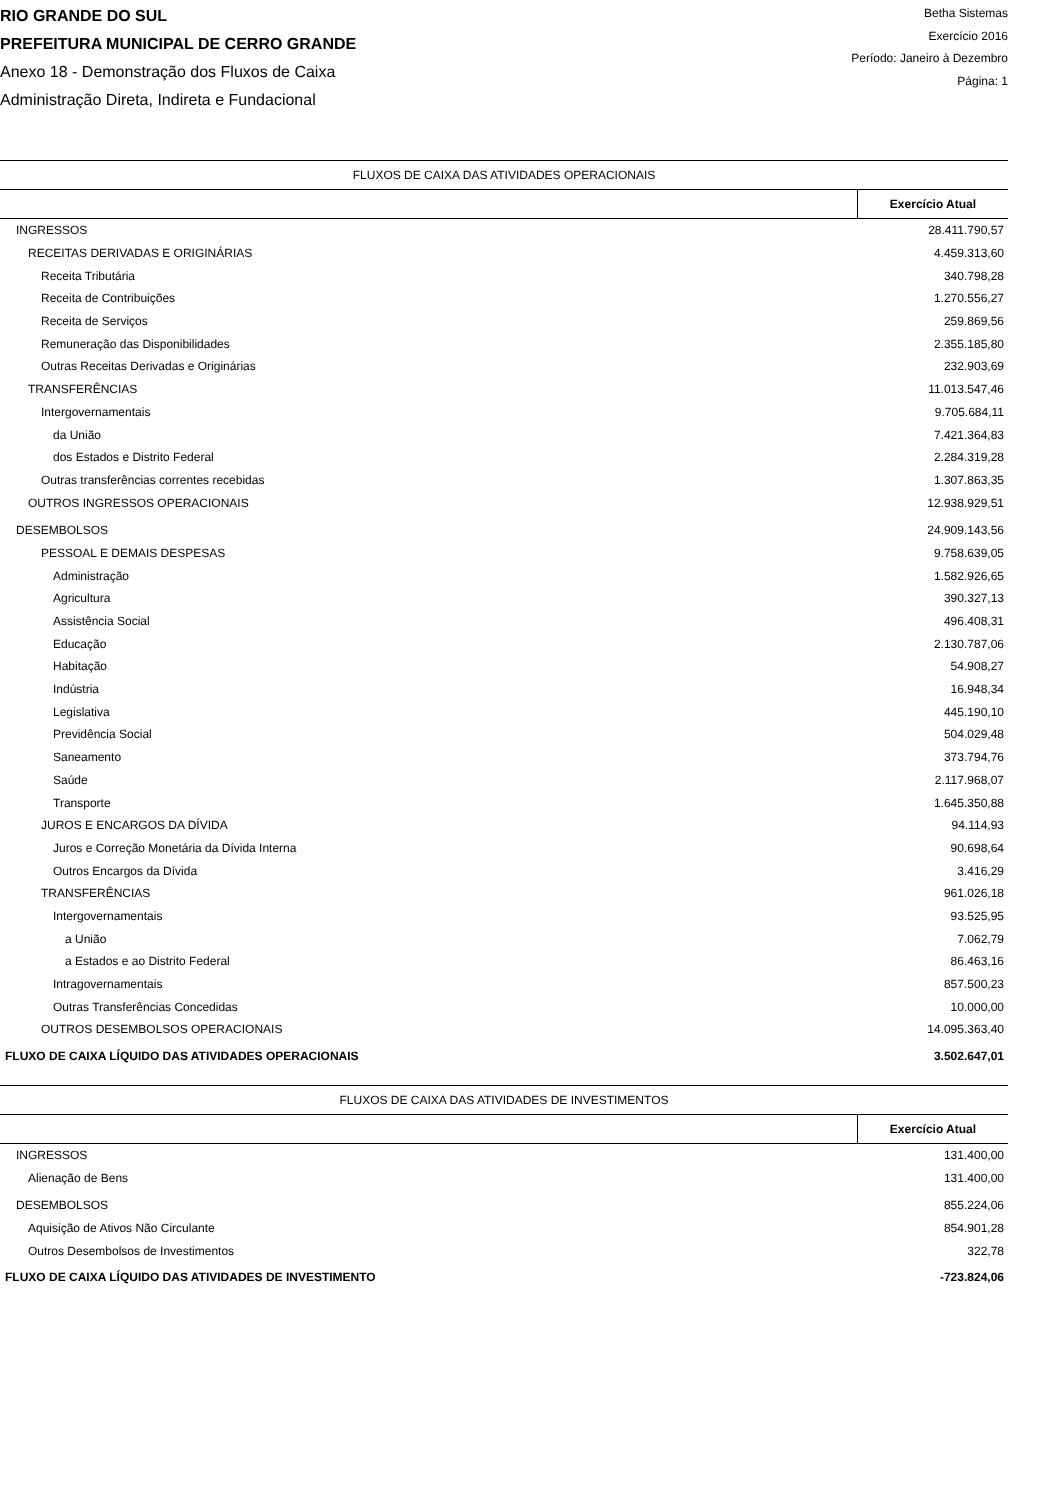RIO GRANDE DO SUL
PREFEITURA MUNICIPAL DE CERRO GRANDE
Anexo 18 - Demonstração dos Fluxos de Caixa
Administração Direta, Indireta e Fundacional
Betha Sistemas
Exercício 2016
Período: Janeiro à Dezembro
Página: 1
| FLUXOS DE CAIXA DAS ATIVIDADES OPERACIONAIS | |
| --- | --- |
| | Exercício Atual |
| INGRESSOS | 28.411.790,57 |
| RECEITAS DERIVADAS E ORIGINÁRIAS | 4.459.313,60 |
| Receita Tributária | 340.798,28 |
| Receita de Contribuições | 1.270.556,27 |
| Receita de Serviços | 259.869,56 |
| Remuneração das Disponibilidades | 2.355.185,80 |
| Outras Receitas Derivadas e Originárias | 232.903,69 |
| TRANSFERÊNCIAS | 11.013.547,46 |
| Intergovernamentais | 9.705.684,11 |
| da União | 7.421.364,83 |
| dos Estados e Distrito Federal | 2.284.319,28 |
| Outras transferências correntes recebidas | 1.307.863,35 |
| OUTROS INGRESSOS OPERACIONAIS | 12.938.929,51 |
| DESEMBOLSOS | 24.909.143,56 |
| PESSOAL E DEMAIS DESPESAS | 9.758.639,05 |
| Administração | 1.582.926,65 |
| Agricultura | 390.327,13 |
| Assistência Social | 496.408,31 |
| Educação | 2.130.787,06 |
| Habitação | 54.908,27 |
| Indústria | 16.948,34 |
| Legislativa | 445.190,10 |
| Previdência Social | 504.029,48 |
| Saneamento | 373.794,76 |
| Saúde | 2.117.968,07 |
| Transporte | 1.645.350,88 |
| JUROS E ENCARGOS DA DÍVIDA | 94.114,93 |
| Juros e Correção Monetária da Dívida Interna | 90.698,64 |
| Outros Encargos da Dívida | 3.416,29 |
| TRANSFERÊNCIAS | 961.026,18 |
| Intergovernamentais | 93.525,95 |
| a União | 7.062,79 |
| a Estados e ao Distrito Federal | 86.463,16 |
| Intragovernamentais | 857.500,23 |
| Outras Transferências Concedidas | 10.000,00 |
| OUTROS DESEMBOLSOS OPERACIONAIS | 14.095.363,40 |
| FLUXO DE CAIXA LÍQUIDO DAS ATIVIDADES OPERACIONAIS | 3.502.647,01 |
| FLUXOS DE CAIXA DAS ATIVIDADES DE INVESTIMENTOS | |
| --- | --- |
| | Exercício Atual |
| INGRESSOS | 131.400,00 |
| Alienação de Bens | 131.400,00 |
| DESEMBOLSOS | 855.224,06 |
| Aquisição de Ativos Não Circulante | 854.901,28 |
| Outros Desembolsos de Investimentos | 322,78 |
| FLUXO DE CAIXA LÍQUIDO DAS ATIVIDADES DE INVESTIMENTO | -723.824,06 |